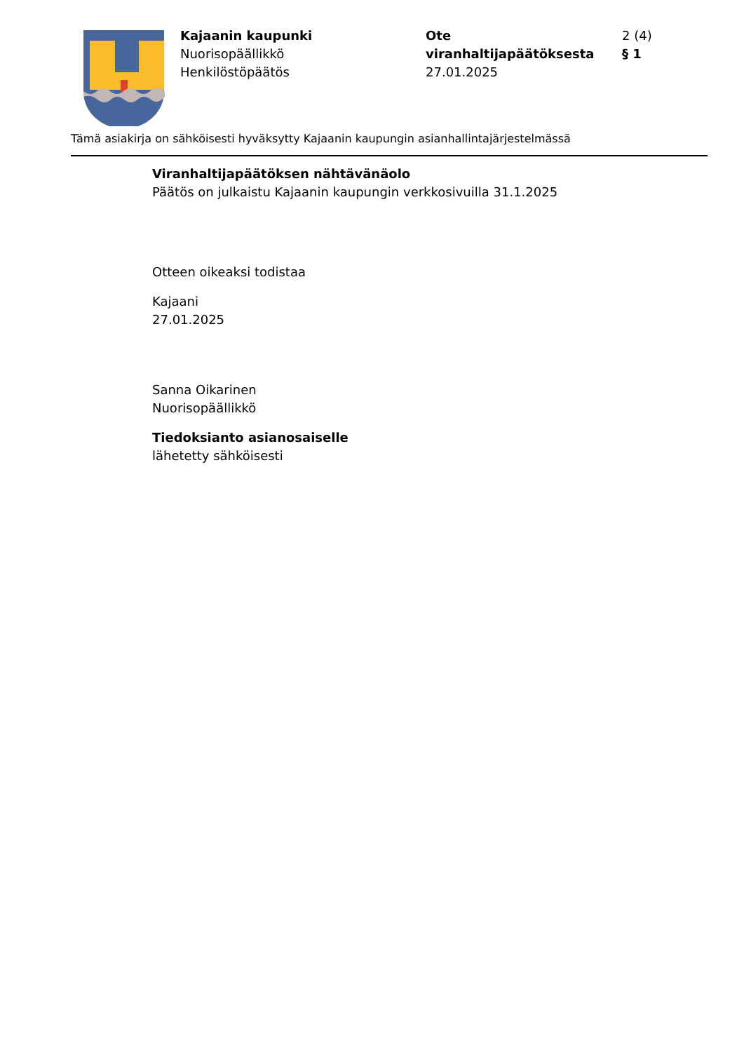Kajaanin kaupunki
Nuorisopäällikkö
Henkilöstöpäätös
Ote viranhaltijapäätöksesta
27.01.2025
2 (4)
§ 1
Tämä asiakirja on sähköisesti hyväksytty Kajaanin kaupungin asianhallintajärjestelmässä
Viranhaltijapäätöksen nähtävänäolo
Päätös on julkaistu Kajaanin kaupungin verkkosivuilla 31.1.2025
Otteen oikeaksi todistaa
Kajaani
27.01.2025
Sanna Oikarinen
Nuorisopäällikkö
Tiedoksianto asianosaiselle
lähetetty sähköisesti